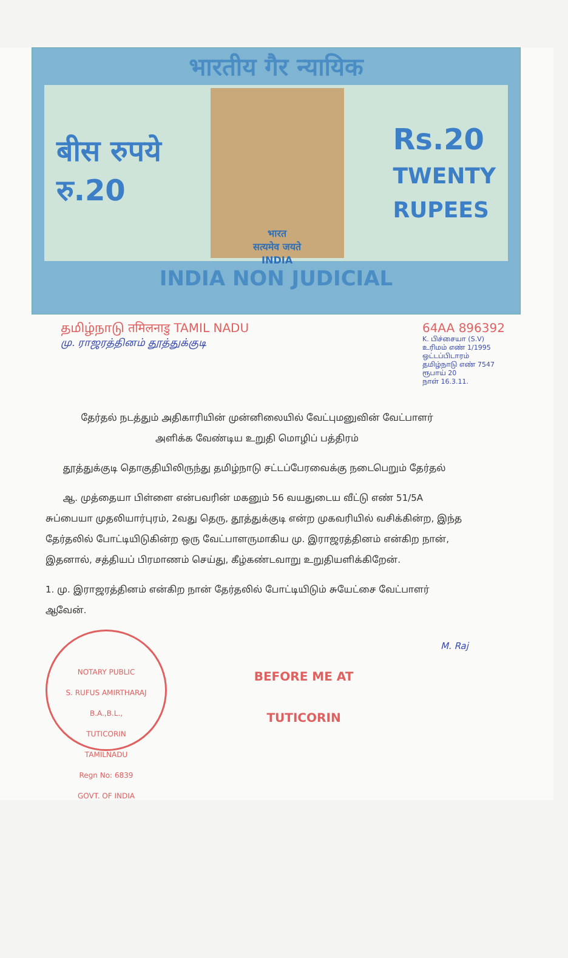भारतीय गैर न्यायिक
बीस रुपये
रु.20
भारत
सत्यमेव जयते
INDIA
Rs.20
TWENTY
RUPEES
INDIA NON JUDICIAL
தமிழ்நாடு तमिलनाडु TAMIL NADU
மு. ராஜரத்தினம் தூத்துக்குடி
64AA 896392
K. பிச்சையா (S.V)
உரிமம் எண் 1/1995
ஒட்டப்பிடாரம்
தமிழ்நாடு எண் 7547
ரூபாய் 20
நாள் 16.3.11.
தேர்தல் நடத்தும் அதிகாரியின் முன்னிலையில் வேட்புமனுவின் வேட்பாளர்
அளிக்க வேண்டிய உறுதி மொழிப் பத்திரம்
தூத்துக்குடி தொகுதியிலிருந்து தமிழ்நாடு சட்டப்பேரவைக்கு நடைபெறும் தேர்தல்
ஆ. முத்தையா பிள்ளை என்பவரின் மகனும் 56 வயதுடைய வீட்டு எண் 51/5A சுப்பையா முதலியார்புரம், 2வது தெரு, தூத்துக்குடி என்ற முகவரியில் வசிக்கின்ற, இந்த தேர்தலில் போட்டியிடுகின்ற ஒரு வேட்பாளருமாகிய மு. இராஜரத்தினம் என்கிற நான், இதனால், சத்தியப் பிரமாணம் செய்து, கீழ்கண்டவாறு உறுதியளிக்கிறேன்.
1. மு. இராஜரத்தினம் என்கிற நான் தேர்தலில் போட்டியிடும் சுயேட்சை வேட்பாளர் ஆவேன்.
NOTARY PUBLIC
S. RUFUS AMIRTHARAJ
B.A.,B.L.,
TUTICORIN
TAMILNADU
Regn No: 6839
GOVT. OF INDIA
BEFORE ME AT
TUTICORIN
M. Raj